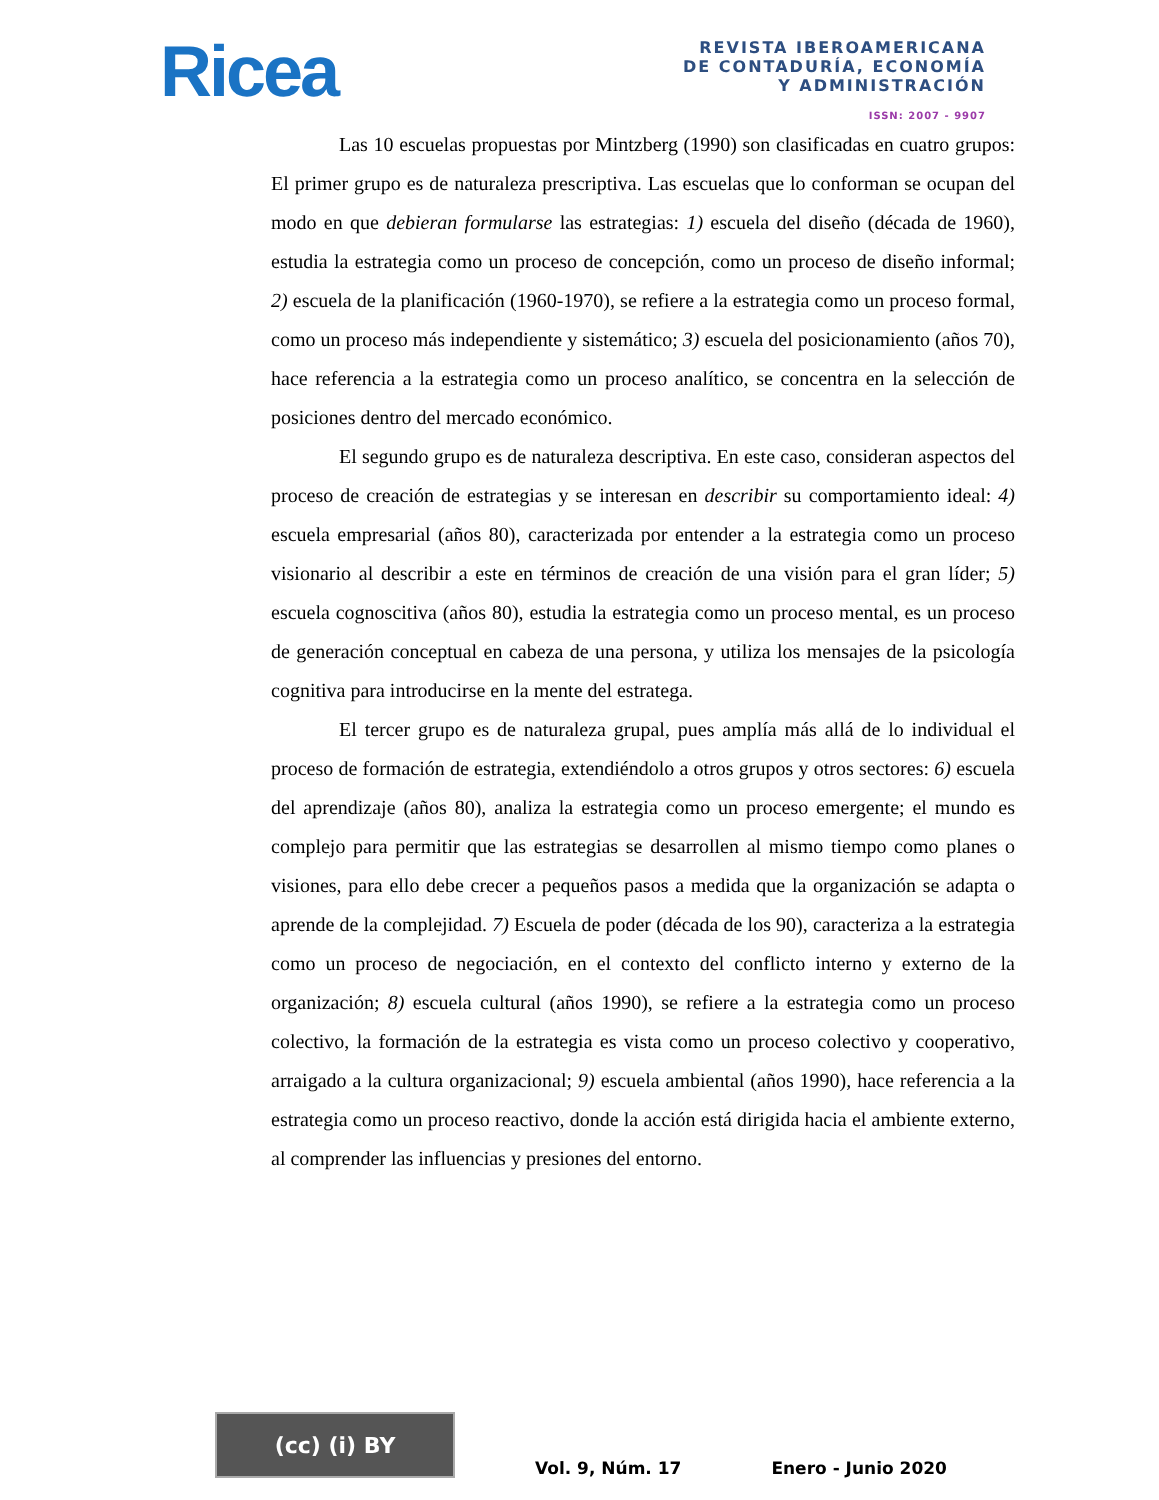Ricea
REVISTA IBEROAMERICANA
DE CONTADURÍA, ECONOMÍA
Y ADMINISTRACIÓN
ISSN: 2007 - 9907
Las 10 escuelas propuestas por Mintzberg (1990) son clasificadas en cuatro grupos: El primer grupo es de naturaleza prescriptiva. Las escuelas que lo conforman se ocupan del modo en que debieran formularse las estrategias: 1) escuela del diseño (década de 1960), estudia la estrategia como un proceso de concepción, como un proceso de diseño informal; 2) escuela de la planificación (1960-1970), se refiere a la estrategia como un proceso formal, como un proceso más independiente y sistemático; 3) escuela del posicionamiento (años 70), hace referencia a la estrategia como un proceso analítico, se concentra en la selección de posiciones dentro del mercado económico.
El segundo grupo es de naturaleza descriptiva. En este caso, consideran aspectos del proceso de creación de estrategias y se interesan en describir su comportamiento ideal: 4) escuela empresarial (años 80), caracterizada por entender a la estrategia como un proceso visionario al describir a este en términos de creación de una visión para el gran líder; 5) escuela cognoscitiva (años 80), estudia la estrategia como un proceso mental, es un proceso de generación conceptual en cabeza de una persona, y utiliza los mensajes de la psicología cognitiva para introducirse en la mente del estratega.
El tercer grupo es de naturaleza grupal, pues amplía más allá de lo individual el proceso de formación de estrategia, extendiéndolo a otros grupos y otros sectores: 6) escuela del aprendizaje (años 80), analiza la estrategia como un proceso emergente; el mundo es complejo para permitir que las estrategias se desarrollen al mismo tiempo como planes o visiones, para ello debe crecer a pequeños pasos a medida que la organización se adapta o aprende de la complejidad. 7) Escuela de poder (década de los 90), caracteriza a la estrategia como un proceso de negociación, en el contexto del conflicto interno y externo de la organización; 8) escuela cultural (años 1990), se refiere a la estrategia como un proceso colectivo, la formación de la estrategia es vista como un proceso colectivo y cooperativo, arraigado a la cultura organizacional; 9) escuela ambiental (años 1990), hace referencia a la estrategia como un proceso reactivo, donde la acción está dirigida hacia el ambiente externo, al comprender las influencias y presiones del entorno.
(cc) (i) BY
Vol. 9, Núm. 17
Enero - Junio 2020